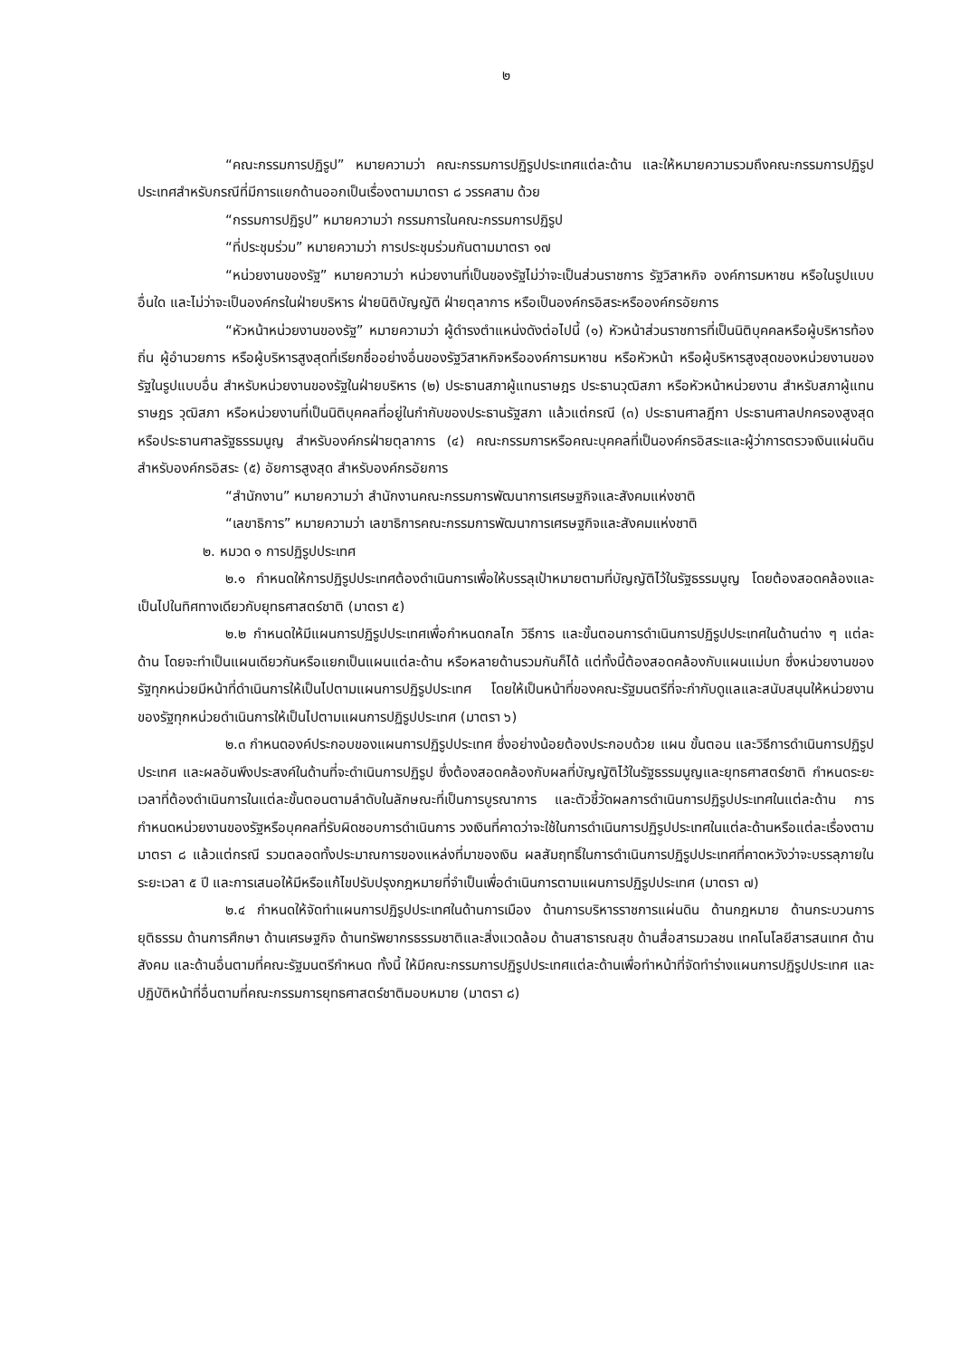๒
“คณะกรรมการปฏิรูป” หมายความว่า คณะกรรมการปฏิรูปประเทศแต่ละด้าน และให้หมายความรวมถึงคณะกรรมการปฏิรูปประเทศสำหรับกรณีที่มีการแยกด้านออกเป็นเรื่องตามมาตรา ๘ วรรคสาม ด้วย
“กรรมการปฏิรูป” หมายความว่า กรรมการในคณะกรรมการปฏิรูป
“ที่ประชุมร่วม” หมายความว่า การประชุมร่วมกันตามมาตรา ๑๗
“หน่วยงานของรัฐ” หมายความว่า หน่วยงานที่เป็นของรัฐไม่ว่าจะเป็นส่วนราชการ รัฐวิสาหกิจ องค์การมหาชน หรือในรูปแบบอื่นใด และไม่ว่าจะเป็นองค์กรในฝ่ายบริหาร ฝ่ายนิติบัญญัติ ฝ่ายตุลาการ หรือเป็นองค์กรอิสระหรือองค์กรอัยการ
“หัวหน้าหน่วยงานของรัฐ” หมายความว่า ผู้ดำรงตำแหน่งดังต่อไปนี้ (๑) หัวหน้าส่วนราชการที่เป็นนิติบุคคลหรือผู้บริหารท้องถิ่น ผู้อำนวยการ หรือผู้บริหารสูงสุดที่เรียกชื่ออย่างอื่นของรัฐวิสาหกิจหรือองค์การมหาชน หรือหัวหน้า หรือผู้บริหารสูงสุดของหน่วยงานของรัฐในรูปแบบอื่น สำหรับหน่วยงานของรัฐในฝ่ายบริหาร (๒) ประธานสภาผู้แทนราษฎร ประธานวุฒิสภา หรือหัวหน้าหน่วยงาน สำหรับสภาผู้แทนราษฎร วุฒิสภา หรือหน่วยงานที่เป็นนิติบุคคลที่อยู่ในกำกับของประธานรัฐสภา แล้วแต่กรณี (๓) ประธานศาลฎีกา ประธานศาลปกครองสูงสุด หรือประธานศาลรัฐธรรมนูญ สำหรับองค์กรฝ่ายตุลาการ (๔) คณะกรรมการหรือคณะบุคคลที่เป็นองค์กรอิสระและผู้ว่าการตรวจเงินแผ่นดิน สำหรับองค์กรอิสระ (๕) อัยการสูงสุด สำหรับองค์กรอัยการ
“สำนักงาน” หมายความว่า สำนักงานคณะกรรมการพัฒนาการเศรษฐกิจและสังคมแห่งชาติ
“เลขาธิการ” หมายความว่า เลขาธิการคณะกรรมการพัฒนาการเศรษฐกิจและสังคมแห่งชาติ
๒. หมวด ๑ การปฏิรูปประเทศ
๒.๑ กำหนดให้การปฏิรูปประเทศต้องดำเนินการเพื่อให้บรรลุเป้าหมายตามที่บัญญัติไว้ในรัฐธรรมนูญ โดยต้องสอดคล้องและเป็นไปในทิศทางเดียวกับยุทธศาสตร์ชาติ (มาตรา ๕)
๒.๒ กำหนดให้มีแผนการปฏิรูปประเทศเพื่อกำหนดกลไก วิธีการ และขั้นตอนการดำเนินการปฏิรูปประเทศในด้านต่าง ๆ แต่ละด้าน โดยจะทำเป็นแผนเดียวกันหรือแยกเป็นแผนแต่ละด้าน หรือหลายด้านรวมกันก็ได้ แต่ทั้งนี้ต้องสอดคล้องกับแผนแม่บท ซึ่งหน่วยงานของรัฐทุกหน่วยมีหน้าที่ดำเนินการให้เป็นไปตามแผนการปฏิรูปประเทศ โดยให้เป็นหน้าที่ของคณะรัฐมนตรีที่จะกำกับดูแลและสนับสนุนให้หน่วยงานของรัฐทุกหน่วยดำเนินการให้เป็นไปตามแผนการปฏิรูปประเทศ (มาตรา ๖)
๒.๓ กำหนดองค์ประกอบของแผนการปฏิรูปประเทศ ซึ่งอย่างน้อยต้องประกอบด้วย แผน ขั้นตอน และวิธีการดำเนินการปฏิรูปประเทศ และผลอันพึงประสงค์ในด้านที่จะดำเนินการปฏิรูป ซึ่งต้องสอดคล้องกับผลที่บัญญัติไว้ในรัฐธรรมนูญและยุทธศาสตร์ชาติ กำหนดระยะเวลาที่ต้องดำเนินการในแต่ละขั้นตอนตามลำดับในลักษณะที่เป็นการบูรณาการ และตัวชี้วัดผลการดำเนินการปฏิรูปประเทศในแต่ละด้าน การกำหนดหน่วยงานของรัฐหรือบุคคลที่รับผิดชอบการดำเนินการ วงเงินที่คาดว่าจะใช้ในการดำเนินการปฏิรูปประเทศในแต่ละด้านหรือแต่ละเรื่องตามมาตรา ๘ แล้วแต่กรณี รวมตลอดทั้งประมาณการของแหล่งที่มาของเงิน ผลสัมฤทธิ์ในการดำเนินการปฏิรูปประเทศที่คาดหวังว่าจะบรรลุภายในระยะเวลา ๕ ปี และการเสนอให้มีหรือแก้ไขปรับปรุงกฎหมายที่จำเป็นเพื่อดำเนินการตามแผนการปฏิรูปประเทศ (มาตรา ๗)
๒.๔ กำหนดให้จัดทำแผนการปฏิรูปประเทศในด้านการเมือง ด้านการบริหารราชการแผ่นดิน ด้านกฎหมาย ด้านกระบวนการยุติธรรม ด้านการศึกษา ด้านเศรษฐกิจ ด้านทรัพยากรธรรมชาติและสิ่งแวดล้อม ด้านสาธารณสุข ด้านสื่อสารมวลชน เทคโนโลยีสารสนเทศ ด้านสังคม และด้านอื่นตามที่คณะรัฐมนตรีกำหนด ทั้งนี้ ให้มีคณะกรรมการปฏิรูปประเทศแต่ละด้านเพื่อทำหน้าที่จัดทำร่างแผนการปฏิรูปประเทศ และปฏิบัติหน้าที่อื่นตามที่คณะกรรมการยุทธศาสตร์ชาติมอบหมาย (มาตรา ๘)